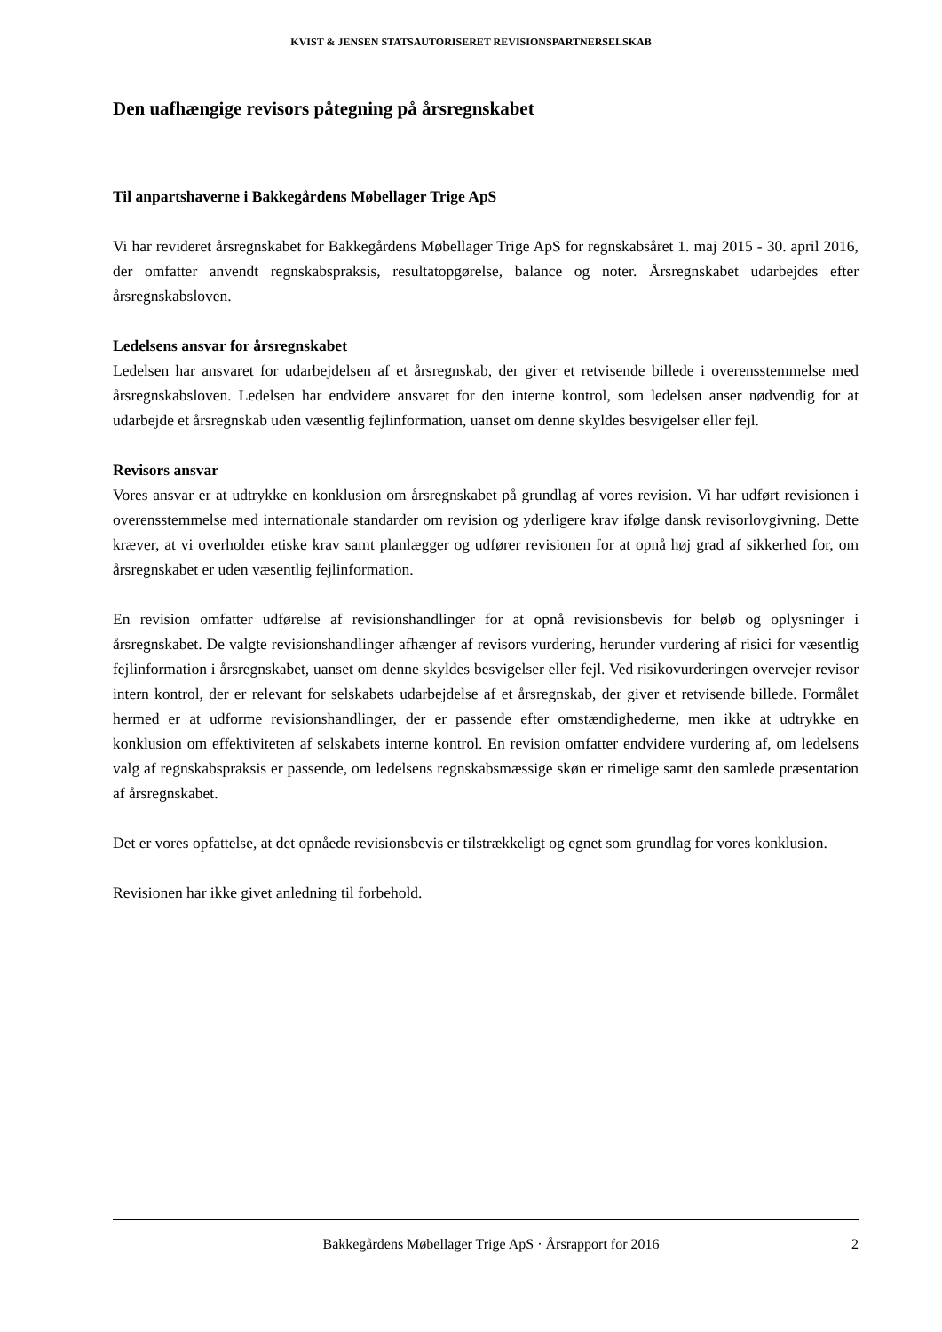KVIST & JENSEN STATSAUTORISERET REVISIONSPARTNERSELSKAB
Den uafhængige revisors påtegning på årsregnskabet
Til anpartshaverne i Bakkegårdens Møbellager Trige ApS
Vi har revideret årsregnskabet for Bakkegårdens Møbellager Trige ApS for regnskabsåret 1. maj 2015 - 30. april 2016, der omfatter anvendt regnskabspraksis, resultatopgørelse, balance og noter. Årsregnskabet udarbejdes efter årsregnskabsloven.
Ledelsens ansvar for årsregnskabet
Ledelsen har ansvaret for udarbejdelsen af et årsregnskab, der giver et retvisende billede i overensstemmelse med årsregnskabsloven. Ledelsen har endvidere ansvaret for den interne kontrol, som ledelsen anser nødvendig for at udarbejde et årsregnskab uden væsentlig fejlinformation, uanset om denne skyldes besvigelser eller fejl.
Revisors ansvar
Vores ansvar er at udtrykke en konklusion om årsregnskabet på grundlag af vores revision. Vi har udført revisionen i overensstemmelse med internationale standarder om revision og yderligere krav ifølge dansk revisorlovgivning. Dette kræver, at vi overholder etiske krav samt planlægger og udfører revisionen for at opnå høj grad af sikkerhed for, om årsregnskabet er uden væsentlig fejlinformation.
En revision omfatter udførelse af revisionshandlinger for at opnå revisionsbevis for beløb og oplysninger i årsregnskabet. De valgte revisionshandlinger afhænger af revisors vurdering, herunder vurdering af risici for væsentlig fejlinformation i årsregnskabet, uanset om denne skyldes besvigelser eller fejl. Ved risikovurderingen overvejer revisor intern kontrol, der er relevant for selskabets udarbejdelse af et årsregnskab, der giver et retvisende billede. Formålet hermed er at udforme revisionshandlinger, der er passende efter omstændighederne, men ikke at udtrykke en konklusion om effektiviteten af selskabets interne kontrol. En revision omfatter endvidere vurdering af, om ledelsens valg af regnskabspraksis er passende, om ledelsens regnskabsmæssige skøn er rimelige samt den samlede præsentation af årsregnskabet.
Det er vores opfattelse, at det opnåede revisionsbevis er tilstrækkeligt og egnet som grundlag for vores konklusion.
Revisionen har ikke givet anledning til forbehold.
Bakkegårdens Møbellager Trige ApS · Årsrapport for 2016 2